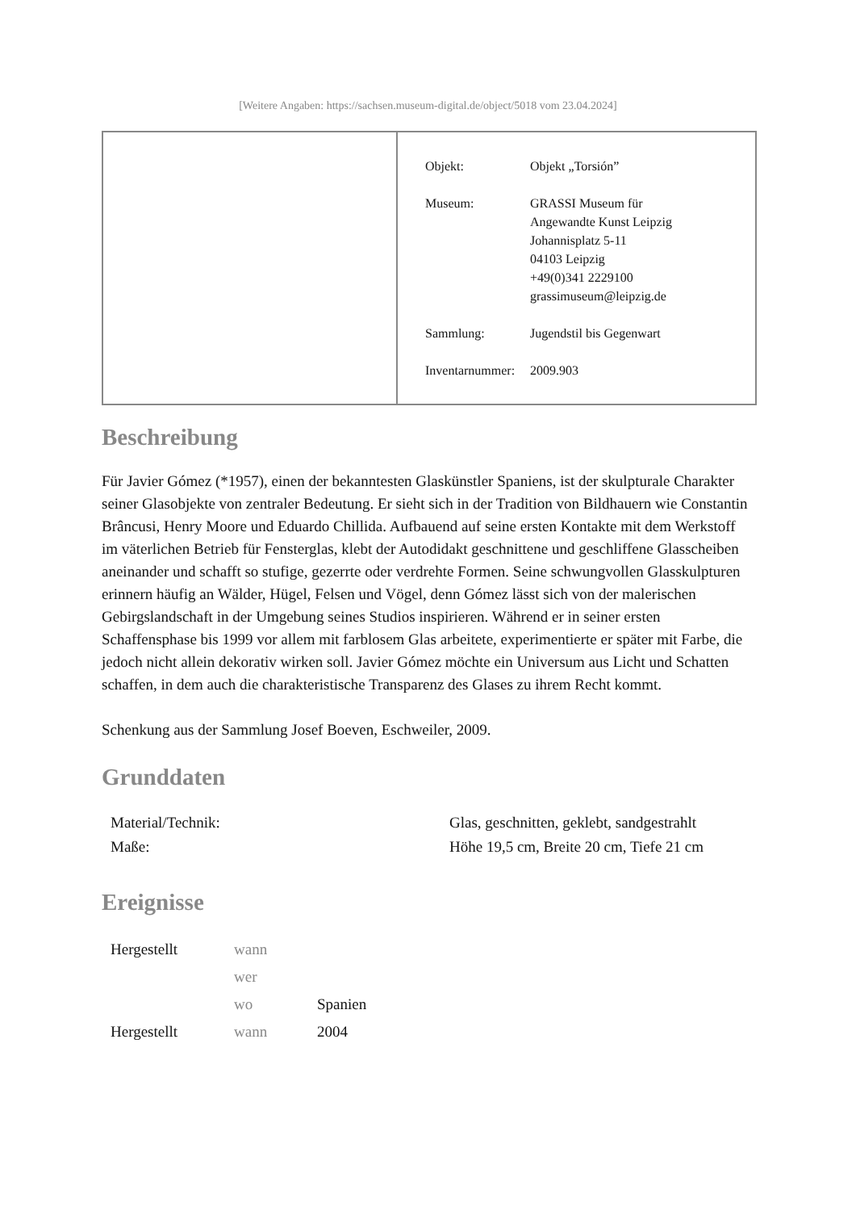[Weitere Angaben: https://sachsen.museum-digital.de/object/5018 vom 23.04.2024]
| Objekt: | Objekt „Torsión” |
| Museum: | GRASSI Museum für Angewandte Kunst Leipzig Johannisplatz 5-11 04103 Leipzig +49(0)341 2229100 grassimuseum@leipzig.de |
| Sammlung: | Jugendstil bis Gegenwart |
| Inventarnummer: | 2009.903 |
Beschreibung
Für Javier Gómez (*1957), einen der bekanntesten Glaskünstler Spaniens, ist der skulpturale Charakter seiner Glasobjekte von zentraler Bedeutung. Er sieht sich in der Tradition von Bildhauern wie Constantin Brâncusi, Henry Moore und Eduardo Chillida. Aufbauend auf seine ersten Kontakte mit dem Werkstoff im väterlichen Betrieb für Fensterglas, klebt der Autodidakt geschnittene und geschliffene Glasscheiben aneinander und schafft so stufige, gezerrte oder verdrehte Formen. Seine schwungvollen Glasskulpturen erinnern häufig an Wälder, Hügel, Felsen und Vögel, denn Gómez lässt sich von der malerischen Gebirgslandschaft in der Umgebung seines Studios inspirieren. Während er in seiner ersten Schaffensphase bis 1999 vor allem mit farblosem Glas arbeitete, experimentierte er später mit Farbe, die jedoch nicht allein dekorativ wirken soll. Javier Gómez möchte ein Universum aus Licht und Schatten schaffen, in dem auch die charakteristische Transparenz des Glases zu ihrem Recht kommt.
Schenkung aus der Sammlung Josef Boeven, Eschweiler, 2009.
Grunddaten
| Material/Technik: | Glas, geschnitten, geklebt, sandgestrahlt |
| Maße: | Höhe 19,5 cm, Breite 20 cm, Tiefe 21 cm |
Ereignisse
| Hergestellt | wann | |
| | wer | |
| | wo | Spanien |
| Hergestellt | wann | 2004 |